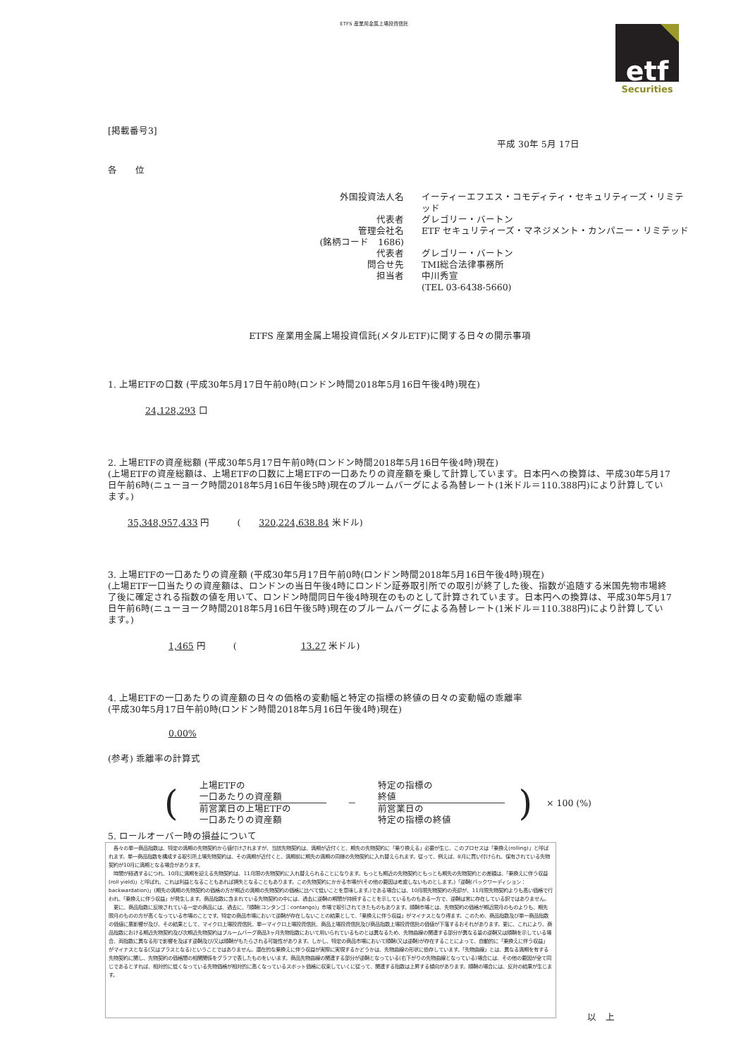ETFS 産業用金属上場投資信託
etf
Securities
[掲載番号3]
平成 30年 5月 17日
各　　位
外国投資法人名
イーティーエフエス・コモディティ・セキュリティーズ・リミテッド
代表者
グレゴリー・バートン
管理会社名
ETF セキュリティーズ・マネジメント・カンパニー・リミテッド
(銘柄コード　1686)
代表者
グレゴリー・バートン
問合せ先
TMI総合法律事務所
担当者
中川秀宣
(TEL 03-6438-5660)
ETFS 産業用金属上場投資信託(メタルETF)に関する日々の開示事項
1. 上場ETFの口数 (平成30年5月17日午前0時(ロンドン時間2018年5月16日午後4時)現在)
24,128,293 口
2. 上場ETFの資産総額 (平成30年5月17日午前0時(ロンドン時間2018年5月16日午後4時)現在)
(上場ETFの資産総額は、上場ETFの口数に上場ETFの一口あたりの資産額を乗して計算しています。日本円への換算は、平成30年5月17日午前6時(ニューヨーク時間2018年5月16日午後5時)現在のブルームバーグによる為替レート(1米ドル＝110.388円)により計算しています。)
35,348,957,433 円　　　(　　320,224,638.84 米ドル)
3. 上場ETFの一口あたりの資産額 (平成30年5月17日午前0時(ロンドン時間2018年5月16日午後4時)現在)
(上場ETF一口当たりの資産額は、ロンドンの当日午後4時にロンドン証券取引所での取引が終了した後、指数が追随する米国先物市場終了後に確定される指数の値を用いて、ロンドン時間同日午後4時現在のものとして計算されています。日本円への換算は、平成30年5月17日午前6時(ニューヨーク時間2018年5月16日午後5時)現在のブルームバーグによる為替レート(1米ドル＝110.388円)により計算しています。)
1,465 円　　　(　　　　　　　13.27 米ドル)
4. 上場ETFの一口あたりの資産額の日々の価格の変動幅と特定の指標の終値の日々の変動幅の乖離率
(平成30年5月17日午前0時(ロンドン時間2018年5月16日午後4時)現在)
0.00%
(参考) 乖離率の計算式
(
上場ETFの
一口あたりの資産額
前営業日の上場ETFの
一口あたりの資産額
－
特定の指標の
終値
前営業日の
特定の指標の終値
) × 100 (%)
5. ロールオーバー時の損益について
　各々の単一商品指数は、特定の満期の先物契約から値付けされますが、当該先物契約は、満期が近付くと、期先の先物契約に「乗り換える」必要が生じ、このプロセスは「乗換え(rolling)」と呼ばれます。単一商品指数を構成する取引所上場先物契約は、その満期が近付くと、満期前に期先の満期の同様の先物契約に入れ替えられます。従って、例えば、8月に買い付けられ、保有されている先物契約が10月に満期となる場合があります。
　時間が経過するにつれ、10月に満期を迎える先物契約は、11月限の先物契約に入れ替えられることになります。もっとも期近の先物契約ともっとも期先の先物契約との差額は、「乗換えに伴う収益(roll yield)」と呼ばれ、これは利益となることもあれば損失となることもあります。この先物契約にかかる市場が(その他の要因は考慮しないものとします。)「逆鞘(バックワーディション：backwardation)」(期先の満期の先物契約の価格の方が期近の満期の先物契約の価格に比べて低いことを意味します。)である場合には、10月限先物契約の売却が、11月限先物契約よりも高い価格で行われ、「乗換えに伴う収益」が発生します。商品指数に含まれている先物契約の中には、過去に逆鞘の期間が持続することを示しているものもある一方で、逆鞘は常に存在している訳ではありません。
　更に、商品指数に反映されている一定の商品には、過去に、「順鞘(コンタンゴ：contango)」市場で取引されてきたものもあります。順鞘市場とは、先物契約の価格が期近限月のものよりも、期先限月のものの方が高くなっている市場のことです。特定の商品市場において逆鞘が存在しないことの結果として、「乗換えに伴う収益」がマイナスとなり得ます。このため、商品指数及び単一商品指数の価値に悪影響が及び、その結果として、マイクロ上場投資信託、単一マイクロ上場投資信託、商品上場投資信託及び商品指数上場投資信託の価値が下落するおそれがあります。更に、これにより、商品指数における期近先物契約及び次期近先物契約はブルームバーグ商品3ヶ月先物指数において用いられているものとは異なるため、先物曲線の関連する部分が異なる量の逆鞘又は順鞘を示している場合、両指数に異なる形で影響を及ぼす逆鞘及び/又は順鞘がもたらされる可能性があります。しかし、特定の商品市場において順鞘(又は逆鞘)が存在することによって、自動的に「乗換えに伴う収益」がマイナスとなる(又はプラスとなる)ということではありません。潜在的な乗換えに伴う収益が実際に実現するかどうかは、先物曲線の形状に依存しています。「先物曲線」とは、異なる満期を有する先物契約に関し、先物契約の価格間の相関関係をグラフで表したものをいいます。商品先物曲線の関連する部分が逆鞘となっている(右下がりの先物曲線となっている)場合には、その他の要因が全て同じであるとすれば、相対的に低くなっている先物価格が相対的に高くなっているスポット価格に収束していくに従って、関連する指数は上昇する傾向があります。順鞘の場合には、反対の結果が生じます。
以　上